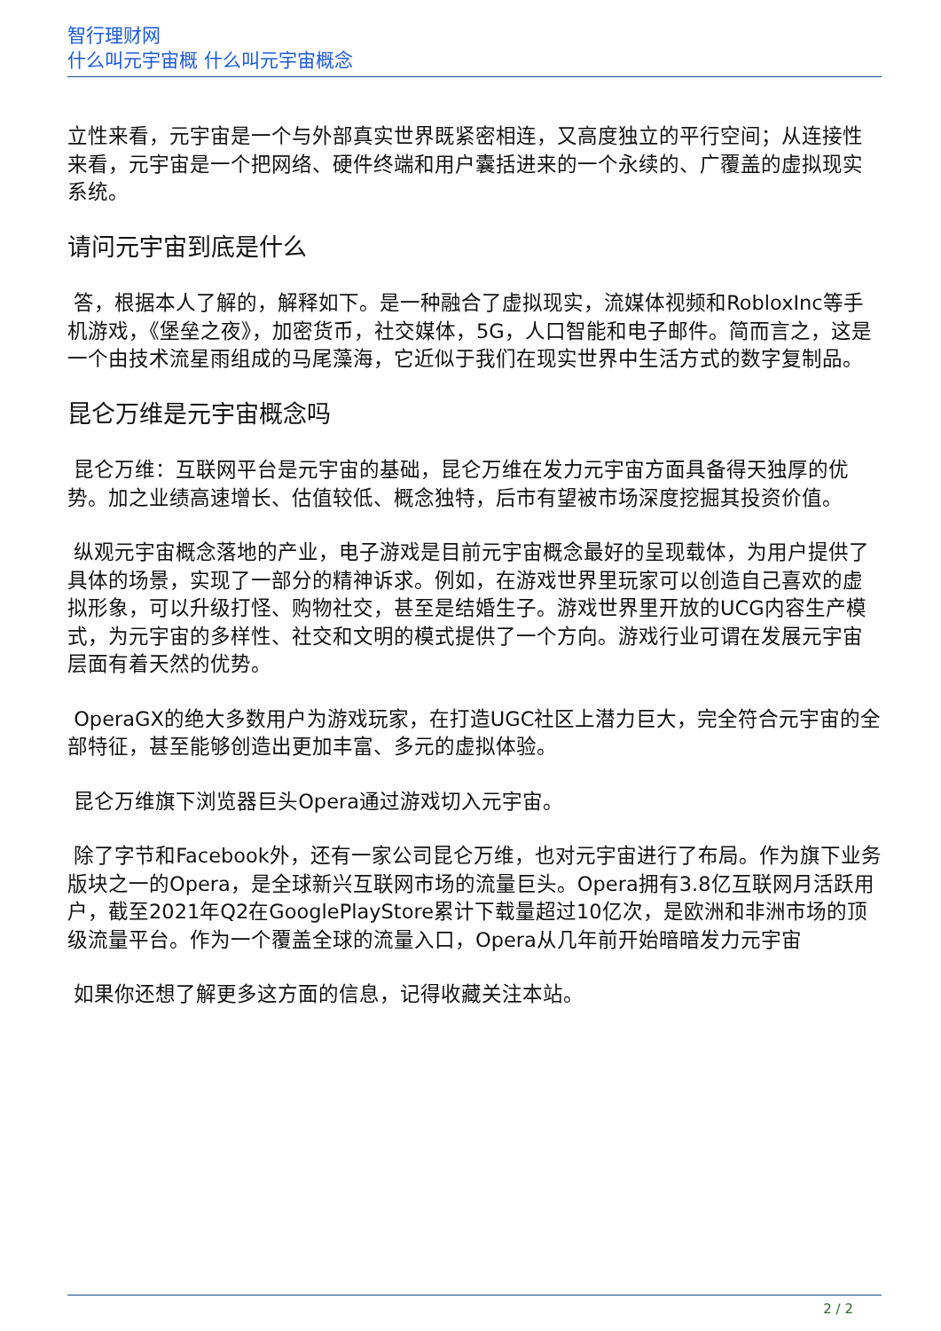智行理财网
什么叫元宇宙概 什么叫元宇宙概念
立性来看，元宇宙是一个与外部真实世界既紧密相连，又高度独立的平行空间；从连接性来看，元宇宙是一个把网络、硬件终端和用户囊括进来的一个永续的、广覆盖的虚拟现实系统。
请问元宇宙到底是什么
答，根据本人了解的，解释如下。是一种融合了虚拟现实，流媒体视频和RobloxInc等手机游戏，《堡垒之夜》，加密货币，社交媒体，5G，人口智能和电子邮件。简而言之，这是一个由技术流星雨组成的马尾藻海，它近似于我们在现实世界中生活方式的数字复制品。
昆仑万维是元宇宙概念吗
昆仑万维：互联网平台是元宇宙的基础，昆仑万维在发力元宇宙方面具备得天独厚的优势。加之业绩高速增长、估值较低、概念独特，后市有望被市场深度挖掘其投资价值。
纵观元宇宙概念落地的产业，电子游戏是目前元宇宙概念最好的呈现载体，为用户提供了具体的场景，实现了一部分的精神诉求。例如，在游戏世界里玩家可以创造自己喜欢的虚拟形象，可以升级打怪、购物社交，甚至是结婚生子。游戏世界里开放的UCG内容生产模式，为元宇宙的多样性、社交和文明的模式提供了一个方向。游戏行业可谓在发展元宇宙层面有着天然的优势。
OperaGX的绝大多数用户为游戏玩家，在打造UGC社区上潜力巨大，完全符合元宇宙的全部特征，甚至能够创造出更加丰富、多元的虚拟体验。
昆仑万维旗下浏览器巨头Opera通过游戏切入元宇宙。
除了字节和Facebook外，还有一家公司昆仑万维，也对元宇宙进行了布局。作为旗下业务版块之一的Opera，是全球新兴互联网市场的流量巨头。Opera拥有3.8亿互联网月活跃用户，截至2021年Q2在GooglePlayStore累计下载量超过10亿次，是欧洲和非洲市场的顶级流量平台。作为一个覆盖全球的流量入口，Opera从几年前开始暗暗发力元宇宙
如果你还想了解更多这方面的信息，记得收藏关注本站。
2 / 2